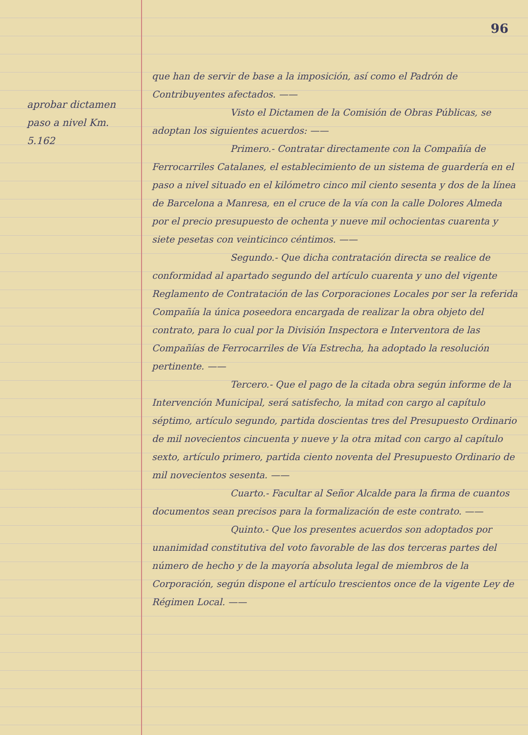aprobar dictamen paso a nivel Km. 5.162
96
que han de servir de base a la imposición, así como el Padrón de Contribuyentes afectados. ——
Visto el Dictamen de la Comisión de Obras Públicas, se adoptan los siguientes acuerdos: ——
Primero.- Contratar directamente con la Compañía de Ferrocarriles Catalanes, el establecimiento de un sistema de guardería en el paso a nivel situado en el kilómetro cinco mil ciento sesenta y dos de la línea de Barcelona a Manresa, en el cruce de la vía con la calle Dolores Almeda por el precio presupuesto de ochenta y nueve mil ochocientas cuarenta y siete pesetas con veinticinco céntimos. ——
Segundo.- Que dicha contratación directa se realice de conformidad al apartado segundo del artículo cuarenta y uno del vigente Reglamento de Contratación de las Corporaciones Locales por ser la referida Compañía la única poseedora encargada de realizar la obra objeto del contrato, para lo cual por la División Inspectora e Interventora de las Compañías de Ferrocarriles de Vía Estrecha, ha adoptado la resolución pertinente. ——
Tercero.- Que el pago de la citada obra según informe de la Intervención Municipal, será satisfecho, la mitad con cargo al capítulo séptimo, artículo segundo, partida doscientas tres del Presupuesto Ordinario de mil novecientos cincuenta y nueve y la otra mitad con cargo al capítulo sexto, artículo primero, partida ciento noventa del Presupuesto Ordinario de mil novecientos sesenta. ——
Cuarto.- Facultar al Señor Alcalde para la firma de cuantos documentos sean precisos para la formalización de este contrato. ——
Quinto.- Que los presentes acuerdos son adoptados por unanimidad constitutiva del voto favorable de las dos terceras partes del número de hecho y de la mayoría absoluta legal de miembros de la Corporación, según dispone el artículo trescientos once de la vigente Ley de Régimen Local. ——